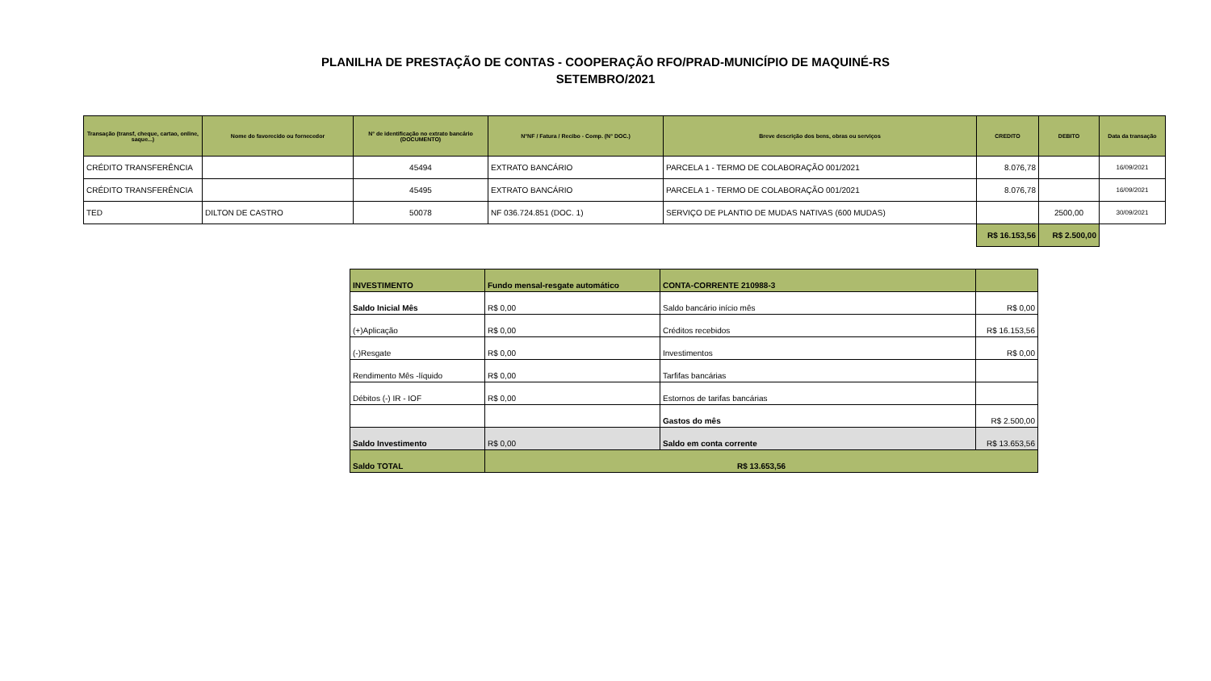PLANILHA DE PRESTAÇÃO DE CONTAS - COOPERAÇÃO RFO/PRAD-MUNICÍPIO DE MAQUINÉ-RS
SETEMBRO/2021
| Transação (transf, cheque, cartao, online, saque...) | Nome do favorecido ou fornecedor | N° de identificação no extrato bancário (DOCUMENTO) | N°NF / Fatura / Recibo - Comp. (N° DOC.) | Breve descrição dos bens, obras ou serviços | CREDITO | DEBITO | Data da transação |
| --- | --- | --- | --- | --- | --- | --- | --- |
| CRÉDITO TRANSFERÊNCIA | | 45494 | EXTRATO BANCÁRIO | PARCELA 1 - TERMO DE COLABORAÇÃO 001/2021 | 8.076,78 | | 16/09/2021 |
| CRÉDITO TRANSFERÊNCIA | | 45495 | EXTRATO BANCÁRIO | PARCELA 1 - TERMO DE COLABORAÇÃO 001/2021 | 8.076,78 | | 16/09/2021 |
| TED | DILTON DE CASTRO | 50078 | NF 036.724.851 (DOC. 1) | SERVIÇO DE PLANTIO DE MUDAS NATIVAS (600 MUDAS) | | 2500,00 | 30/09/2021 |
| | | | | | R$ 16.153,56 | R$ 2.500,00 | |
| INVESTIMENTO | Fundo mensal-resgate automático | CONTA-CORRENTE 210988-3 | |
| Saldo Inicial Mês | R$ 0,00 | Saldo bancário início mês | R$ 0,00 |
| (+)Aplicação | R$ 0,00 | Créditos recebidos | R$ 16.153,56 |
| (-)Resgate | R$ 0,00 | Investimentos | R$ 0,00 |
| Rendimento Mês -líquido | R$ 0,00 | Tarfifas bancárias | |
| Débitos (-) IR - IOF | R$ 0,00 | Estornos de tarifas bancárias | |
| | | Gastos do mês | R$ 2.500,00 |
| Saldo Investimento | R$ 0,00 | Saldo em conta corrente | R$ 13.653,56 |
| Saldo TOTAL | R$ 13.653,56 | | |